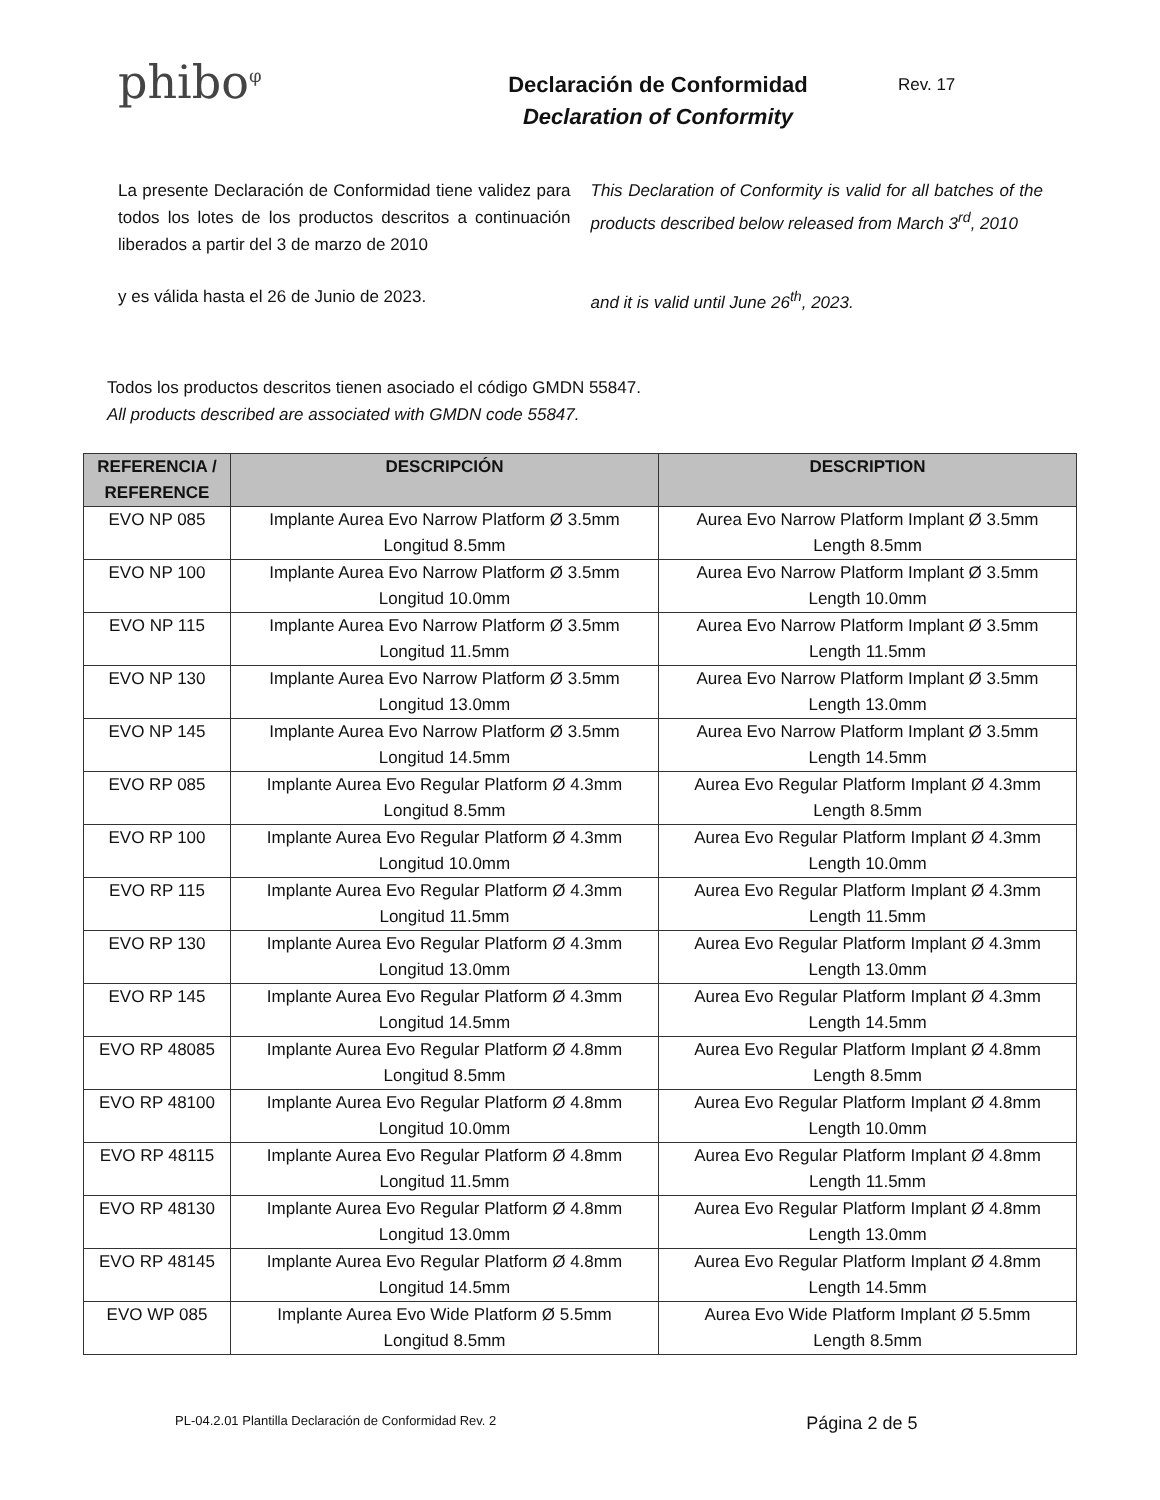phibo<sup>φ</sup>
Declaración de Conformidad
Declaration of Conformity
Rev. 17
La presente Declaración de Conformidad tiene validez para todos los lotes de los productos descritos a continuación liberados a partir del 3 de marzo de 2010
This Declaration of Conformity is valid for all batches of the products described below released from March 3<sup>rd</sup>, 2010
y es válida hasta el 26 de Junio de 2023. and it is valid until June 26<sup>th</sup>, 2023.
Todos los productos descritos tienen asociado el código GMDN 55847.
All products described are associated with GMDN code 55847.
| REFERENCIA / REFERENCE | DESCRIPCIÓN | DESCRIPTION |
| --- | --- | --- |
| EVO NP 085 | Implante Aurea Evo Narrow Platform Ø 3.5mm Longitud 8.5mm | Aurea Evo Narrow Platform Implant Ø 3.5mm Length 8.5mm |
| EVO NP 100 | Implante Aurea Evo Narrow Platform Ø 3.5mm Longitud 10.0mm | Aurea Evo Narrow Platform Implant Ø 3.5mm Length 10.0mm |
| EVO NP 115 | Implante Aurea Evo Narrow Platform Ø 3.5mm Longitud 11.5mm | Aurea Evo Narrow Platform Implant Ø 3.5mm Length 11.5mm |
| EVO NP 130 | Implante Aurea Evo Narrow Platform Ø 3.5mm Longitud 13.0mm | Aurea Evo Narrow Platform Implant Ø 3.5mm Length 13.0mm |
| EVO NP 145 | Implante Aurea Evo Narrow Platform Ø 3.5mm Longitud 14.5mm | Aurea Evo Narrow Platform Implant Ø 3.5mm Length 14.5mm |
| EVO RP 085 | Implante Aurea Evo Regular Platform Ø 4.3mm Longitud 8.5mm | Aurea Evo Regular Platform Implant Ø 4.3mm Length 8.5mm |
| EVO RP 100 | Implante Aurea Evo Regular Platform Ø 4.3mm Longitud 10.0mm | Aurea Evo Regular Platform Implant Ø 4.3mm Length 10.0mm |
| EVO RP 115 | Implante Aurea Evo Regular Platform Ø 4.3mm Longitud 11.5mm | Aurea Evo Regular Platform Implant Ø 4.3mm Length 11.5mm |
| EVO RP 130 | Implante Aurea Evo Regular Platform Ø 4.3mm Longitud 13.0mm | Aurea Evo Regular Platform Implant Ø 4.3mm Length 13.0mm |
| EVO RP 145 | Implante Aurea Evo Regular Platform Ø 4.3mm Longitud 14.5mm | Aurea Evo Regular Platform Implant Ø 4.3mm Length 14.5mm |
| EVO RP 48085 | Implante Aurea Evo Regular Platform Ø 4.8mm Longitud 8.5mm | Aurea Evo Regular Platform Implant Ø 4.8mm Length 8.5mm |
| EVO RP 48100 | Implante Aurea Evo Regular Platform Ø 4.8mm Longitud 10.0mm | Aurea Evo Regular Platform Implant Ø 4.8mm Length 10.0mm |
| EVO RP 48115 | Implante Aurea Evo Regular Platform Ø 4.8mm Longitud 11.5mm | Aurea Evo Regular Platform Implant Ø 4.8mm Length 11.5mm |
| EVO RP 48130 | Implante Aurea Evo Regular Platform Ø 4.8mm Longitud 13.0mm | Aurea Evo Regular Platform Implant Ø 4.8mm Length 13.0mm |
| EVO RP 48145 | Implante Aurea Evo Regular Platform Ø 4.8mm Longitud 14.5mm | Aurea Evo Regular Platform Implant Ø 4.8mm Length 14.5mm |
| EVO WP 085 | Implante Aurea Evo Wide Platform Ø 5.5mm Longitud 8.5mm | Aurea Evo Wide Platform Implant Ø 5.5mm Length 8.5mm |
PL-04.2.01 Plantilla Declaración de Conformidad Rev. 2 Página 2 de 5